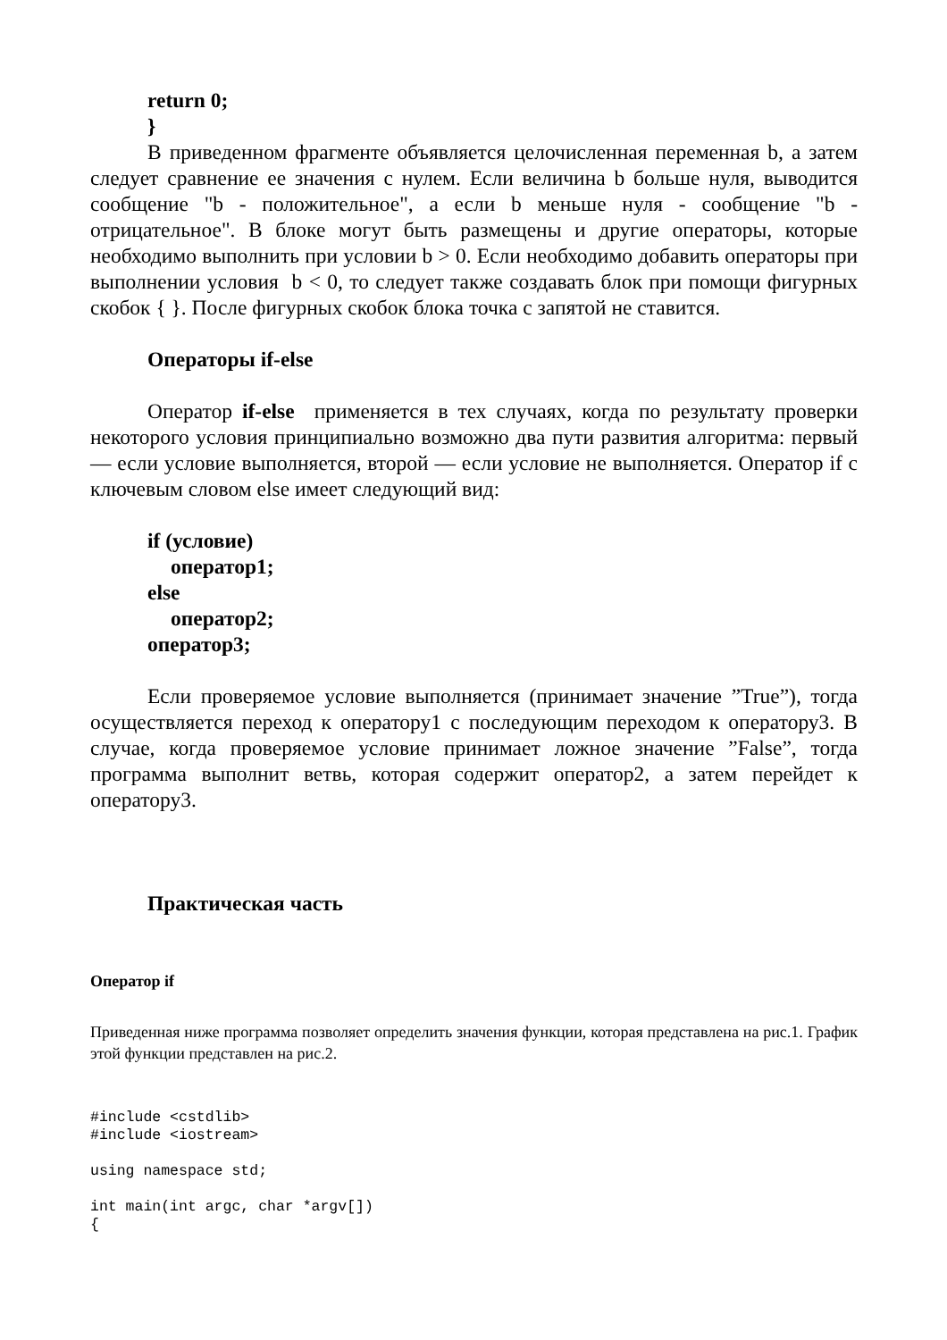return 0;
}
В приведенном фрагменте объявляется целочисленная переменная b, а затем следует сравнение ее значения с нулем. Если величина b больше нуля, выводится сообщение "b - положительное", а если b меньше нуля - сообщение "b - отрицательное". В блоке могут быть размещены и другие операторы, которые необходимо выполнить при условии b > 0. Если необходимо добавить операторы при выполнении условия b < 0, то следует также создавать блок при помощи фигурных скобок { }. После фигурных скобок блока точка с запятой не ставится.
Операторы if-else
Оператор if-else применяется в тех случаях, когда по результату проверки некоторого условия принципиально возможно два пути развития алгоритма: первый — если условие выполняется, второй — если условие не выполняется. Оператор if с ключевым словом else имеет следующий вид:
if (условие)
оператор1;
else
оператор2;
оператор3;
Если проверяемое условие выполняется (принимает значение ”True”), тогда осуществляется переход к оператору1 с последующим переходом к оператору3. В случае, когда проверяемое условие принимает ложное значение ”False”, тогда программа выполнит ветвь, которая содержит оператор2, а затем перейдет к оператору3.
Практическая часть
Оператор if
Приведенная ниже программа позволяет определить значения функции, которая представлена на рис.1. График этой функции представлен на рис.2.
#include <cstdlib>
#include <iostream>

using namespace std;

int main(int argc, char *argv[])
{